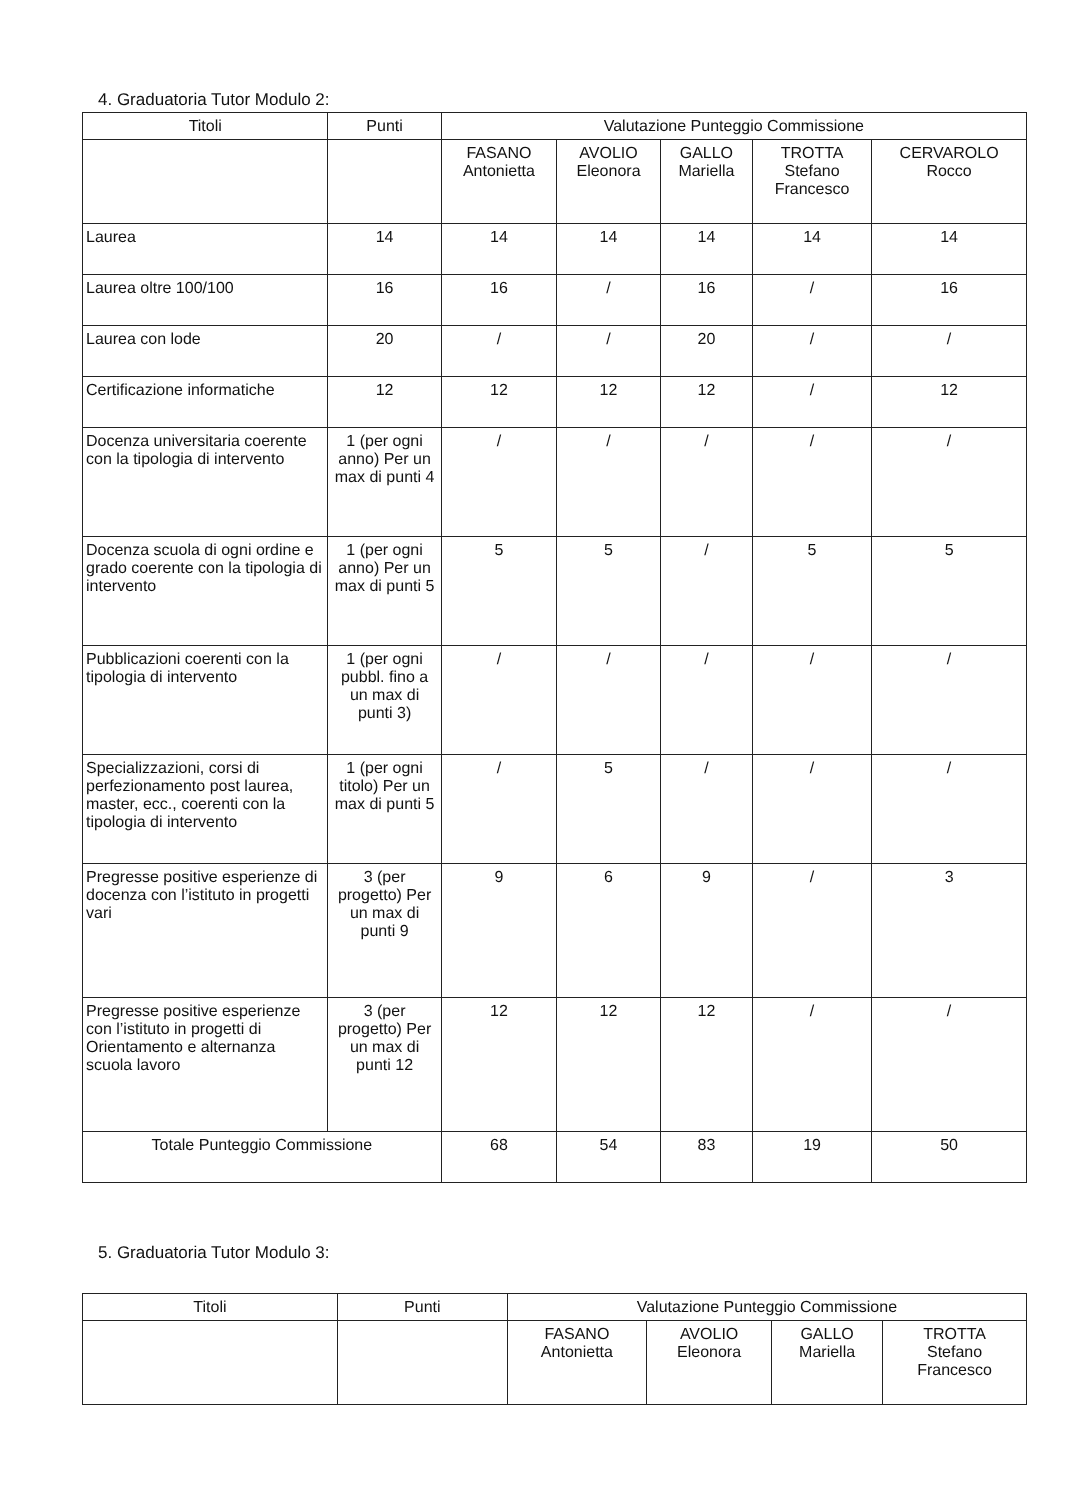4. Graduatoria Tutor Modulo 2:
| Titoli | Punti | Valutazione Punteggio Commissione | | | | |
| --- | --- | --- | --- | --- | --- | --- |
| | | FASANO Antonietta | AVOLIO Eleonora | GALLO Mariella | TROTTA Stefano Francesco | CERVAROLO Rocco |
| Laurea | 14 | 14 | 14 | 14 | 14 | 14 |
| Laurea oltre 100/100 | 16 | 16 | / | 16 | / | 16 |
| Laurea con lode | 20 | / | / | 20 | / | / |
| Certificazione informatiche | 12 | 12 | 12 | 12 | / | 12 |
| Docenza universitaria coerente con la tipologia di intervento | 1 (per ogni anno) Per un max di punti 4 | / | / | / | / | / |
| Docenza scuola di ogni ordine e grado coerente con la tipologia di intervento | 1 (per ogni anno) Per un max di punti 5 | 5 | 5 | / | 5 | 5 |
| Pubblicazioni coerenti con la tipologia di intervento | 1 (per ogni pubbl. fino a un max di punti 3) | / | / | / | / | / |
| Specializzazioni, corsi di perfezionamento post laurea, master, ecc., coerenti con la tipologia di intervento | 1 (per ogni titolo) Per un max di punti 5 | / | 5 | / | / | / |
| Pregresse positive esperienze di docenza con l’istituto in progetti vari | 3 (per progetto) Per un max di punti 9 | 9 | 6 | 9 | / | 3 |
| Pregresse positive esperienze con l’istituto in progetti di Orientamento e alternanza scuola lavoro | 3 (per progetto) Per un max di punti 12 | 12 | 12 | 12 | / | / |
| Totale Punteggio Commissione | | 68 | 54 | 83 | 19 | 50 |
5. Graduatoria Tutor Modulo 3:
| Titoli | Punti | Valutazione Punteggio Commissione | | | |
| --- | --- | --- | --- | --- | --- |
| | | FASANO Antonietta | AVOLIO Eleonora | GALLO Mariella | TROTTA Stefano Francesco |